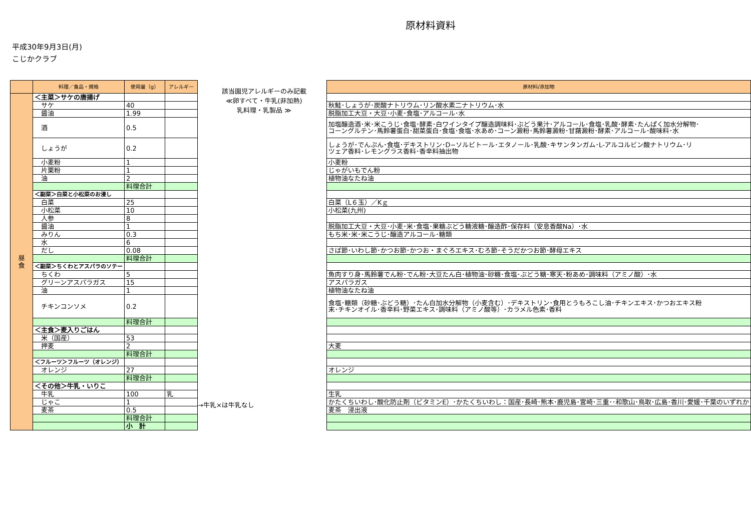原材料資料
平成30年9月3日(月)
こじかクラブ
| | 料理／食品・規格 | 使用量（g） | アレルギー |
| --- | --- | --- | --- |
| 昼 食 | ＜主菜＞サケの唐揚げ | | |
| | サケ | 40 | |
| | 醤油 | 1.99 | |
| | 酒 | 0.5 | |
| | しょうが | 0.2 | |
| | 小麦粉 | 1 | |
| | 片栗粉 | 1 | |
| | 油 | 2 | |
| | | 料理合計 | |
| | ＜副菜＞白菜と小松菜のお浸し | | |
| | 白菜 | 25 | |
| | 小松菜 | 10 | |
| | 人参 | 8 | |
| | 醤油 | 1 | |
| | みりん | 0.3 | |
| | 水 | 6 | |
| | だし | 0.08 | |
| | | 料理合計 | |
| | ＜副菜＞ちくわとアスパラのソテー | | |
| | ちくわ | 5 | |
| | グリーンアスパラガス | 15 | |
| | 油 | 1 | |
| | チキンコンソメ | 0.2 | |
| | | 料理合計 | |
| | ＜主食＞麦入りごはん | | |
| | 米（国産） | 53 | |
| | 押麦 | 2 | |
| | | 料理合計 | |
| | ＜フルーツ＞フルーツ（オレンジ） | | |
| | オレンジ | 27 | |
| | | 料理合計 | |
| | ＜その他＞牛乳・いりこ | | |
| | 牛乳 | 100 | 乳 |
| | じゃこ | 1 | |
| | 麦茶 | 0.5 | |
| | | 料理合計 | |
| | | 小 計 | |
該当園児アレルギーのみ記載
≪卵すべて・牛乳(非加熱)
乳料理・乳製品 ≫
→牛乳×は牛乳なし
| 原材料/添加物 |
| --- |
| 秋鮭･しょうが･炭酸ナトリウム･リン酸水素二ナトリウム･水 |
| 脱脂加工大豆・大豆･小麦･食塩･アルコール･水 |
| 加塩醸造酒･米･米こうじ･食塩･酵素･白ワインタイプ醸造調味料･ぶどう果汁･アルコール･食塩･乳酸･酵素･たんぱく加水分解物･ コーングルテン･馬鈴薯蛋白･甜菜蛋白･食塩･食塩･水あめ･コーン澱粉･馬鈴薯澱粉･甘藷澱粉･酵素･アルコール･酸味料･水 |
| しょうが･でんぷん･食塩･デキストリン･D−ソルビトール･エタノール･乳酸･キサンタンガム･L-アルコルビン酸ナトリウム･リ ツェア香料･レモングラス香料･香辛料抽出物 |
| 小麦粉 |
| じゃがいもでん粉 |
| 植物油なたね油 |
| 白菜（L６玉）／Kｇ |
| 小松菜(九州) |
| 脱脂加工大豆・大豆･小麦･米･食塩･果糖ぶどう糖液糖･醸造酢･保存料（安息香酸Na）･水 |
| もち米･米･米こうじ･醸造アルコール･糖類 |
| さば節･いわし節･かつお節･かつお・まぐろエキス･むろ節･そうだかつお節･酵母エキス |
| 魚肉すり身･馬鈴薯でん粉･でん粉･大豆たん白･植物油･砂糖･食塩･ぶどう糖･寒天･粉あめ･調味料（アミノ酸）･水 |
| アスパラガス |
| 植物油なたね油 |
| 食塩･糖類（砂糖･ぶどう糖）･たん白加水分解物（小麦含む）･デキストリン･食用とうもろこし油･チキンエキス･かつおエキス粉 末･チキンオイル･香辛料･野菜エキス･調味料（アミノ酸等）･カラメル色素･香料 |
| 大麦 |
| オレンジ |
| 生乳 |
| かたくちいわし･酸化防止剤（ビタミンE）･かたくちいわし：国産･長崎･熊本･鹿児島･宮崎･三重･･和歌山･鳥取･広島･香川･愛媛･千葉のいずれか |
| 麦茶 浸出液 |